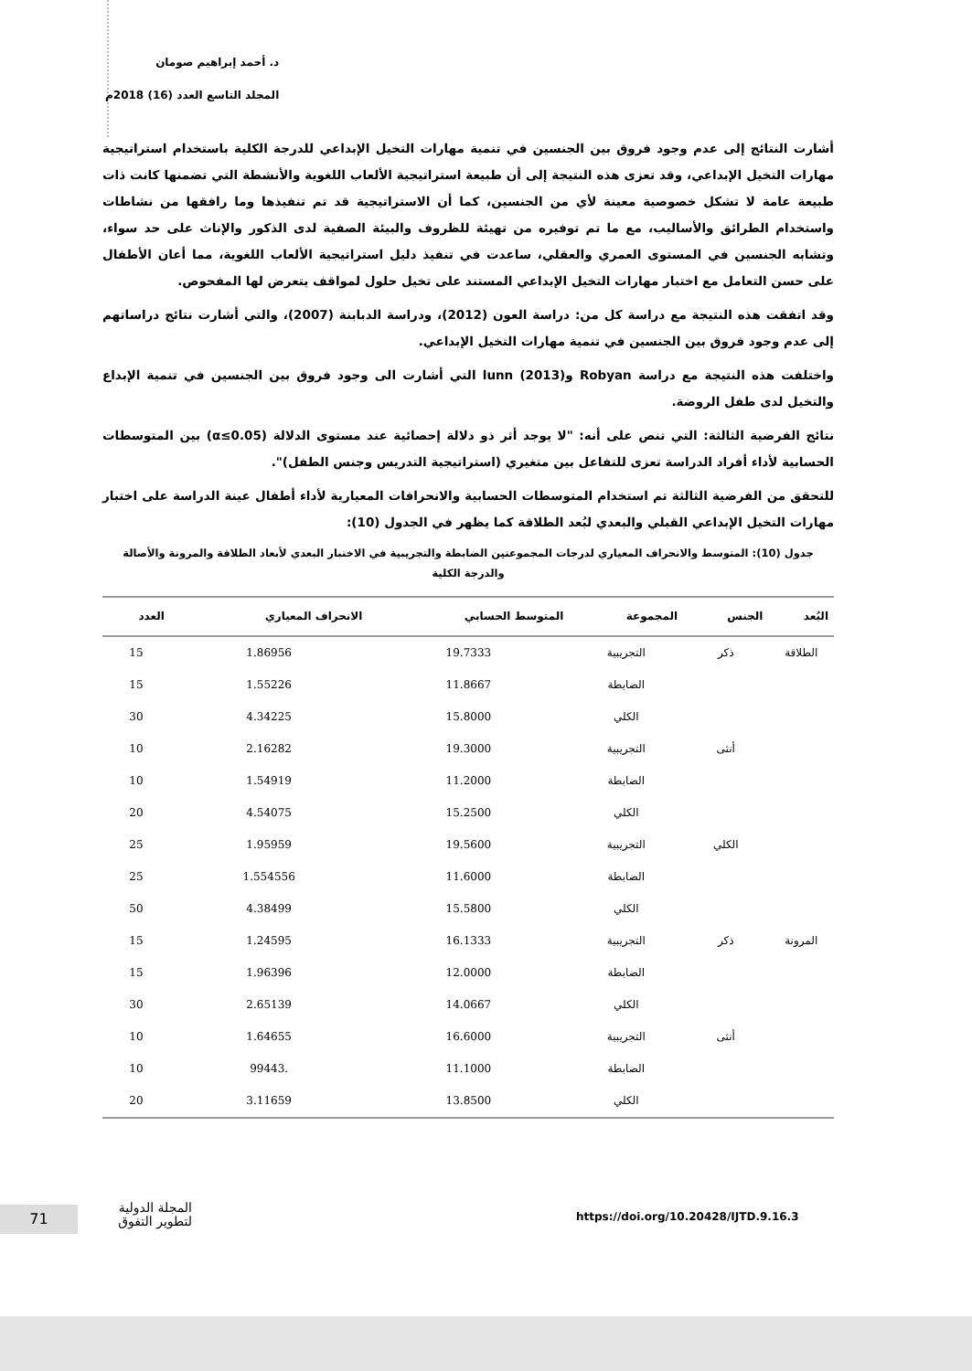د. أحمد إبراهيم صومان
المجلد التاسع العدد (16) 2018م
أشارت النتائج إلى عدم وجود فروق بين الجنسين في تنمية مهارات التخيل الإبداعي للدرجة الكلية باستخدام استراتيجية مهارات التخيل الإبداعي، وقد تعزى هذه النتيجة إلى أن طبيعة استراتيجية الألعاب اللغوية والأنشطة التي تضمنها كانت ذات طبيعة عامة لا تشكل خصوصية معينة لأي من الجنسين، كما أن الاستراتيجية قد تم تنفيذها وما رافقها من نشاطات واستخدام الطرائق والأساليب، مع ما تم توفيره من تهيئة للظروف والبيئة الصفية لدى الذكور والإناث على حد سواء، وتشابه الجنسين في المستوى العمري والعقلي، ساعدت في تنفيذ دليل استراتيجية الألعاب اللغوية، مما أعان الأطفال على حسن التعامل مع اختبار مهارات التخيل الإبداعي المستند على تخيل حلول لمواقف يتعرض لها المفحوص.
وقد اتفقت هذه النتيجة مع دراسة كل من: دراسة العون (2012)، ودراسة الدبابنة (2007)، والتي أشارت نتائج دراساتهم إلى عدم وجود فروق بين الجنسين في تنمية مهارات التخيل الإبداعي.
واختلفت هذه النتيجة مع دراسة Robyan وlunn (2013) التي أشارت الى وجود فروق بين الجنسين في تنمية الإبداع والتخيل لدى طفل الروضة.
نتائج الفرضية الثالثة: التي تنص على أنه: "لا يوجد أثر ذو دلالة إحصائية عند مستوى الدلالة (α≤0.05) بين المتوسطات الحسابية لأداء أفراد الدراسة تعزى للتفاعل بين متغيري (استراتيجية التدريس وجنس الطفل)".
للتحقق من الفرضية الثالثة تم استخدام المتوسطات الحسابية والانحرافات المعيارية لأداء أطفال عينة الدراسة على اختبار مهارات التخيل الإبداعي القبلي والبعدي لبُعد الطلاقة كما يظهر في الجدول (10):
جدول (10): المتوسط والانحراف المعياري لدرجات المجموعتين الضابطة والتجريبية في الاختبار البعدي لأبعاد الطلاقة والمرونة والأصالة والدرجة الكلية
| البُعد | الجنس | المجموعة | المتوسط الحسابي | الانحراف المعياري | العدد |
| --- | --- | --- | --- | --- | --- |
| الطلاقة | ذكر | التجريبية | 19.7333 | 1.86956 | 15 |
| | | الضابطة | 11.8667 | 1.55226 | 15 |
| | | الكلي | 15.8000 | 4.34225 | 30 |
| | أنثى | التجريبية | 19.3000 | 2.16282 | 10 |
| | | الضابطة | 11.2000 | 1.54919 | 10 |
| | | الكلي | 15.2500 | 4.54075 | 20 |
| | الكلي | التجريبية | 19.5600 | 1.95959 | 25 |
| | | الضابطة | 11.6000 | 1.554556 | 25 |
| | | الكلي | 15.5800 | 4.38499 | 50 |
| المرونة | ذكر | التجريبية | 16.1333 | 1.24595 | 15 |
| | | الضابطة | 12.0000 | 1.96396 | 15 |
| | | الكلي | 14.0667 | 2.65139 | 30 |
| | أنثى | التجريبية | 16.6000 | 1.64655 | 10 |
| | | الضابطة | 11.1000 | .99443 | 10 |
| | | الكلي | 13.8500 | 3.11659 | 20 |
71
المجلة الدولية
لتطوير التفوق
https://doi.org/10.20428/IJTD.9.16.3